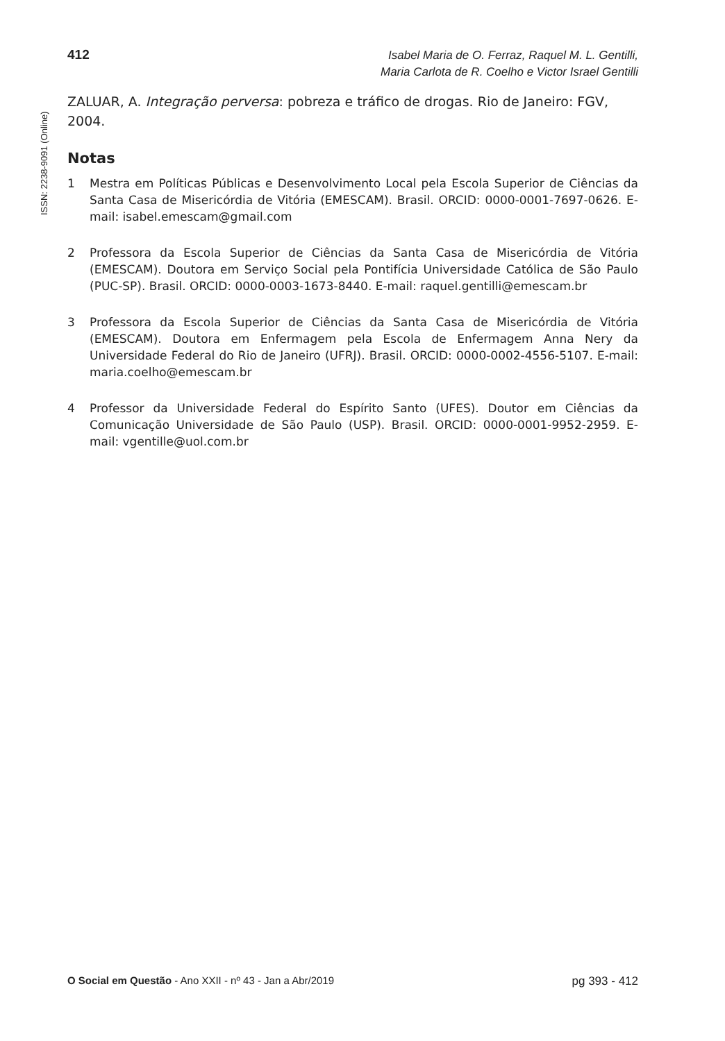412
Isabel Maria de O. Ferraz, Raquel M. L. Gentilli,
Maria Carlota de R. Coelho e Victor Israel Gentilli
ISSN: 2238-9091 (Online)
ZALUAR, A. Integração perversa: pobreza e tráfico de drogas. Rio de Janeiro: FGV, 2004.
Notas
1 Mestra em Políticas Públicas e Desenvolvimento Local pela Escola Superior de Ciências da Santa Casa de Misericórdia de Vitória (EMESCAM). Brasil. ORCID: 0000-0001-7697-0626. E-mail: isabel.emescam@gmail.com
2 Professora da Escola Superior de Ciências da Santa Casa de Misericórdia de Vitória (EMESCAM). Doutora em Serviço Social pela Pontifícia Universidade Católica de São Paulo (PUC-SP). Brasil. ORCID: 0000-0003-1673-8440. E-mail: raquel.gentilli@emescam.br
3 Professora da Escola Superior de Ciências da Santa Casa de Misericórdia de Vitória (EMESCAM). Doutora em Enfermagem pela Escola de Enfermagem Anna Nery da Universidade Federal do Rio de Janeiro (UFRJ). Brasil. ORCID: 0000-0002-4556-5107. E-mail: maria.coelho@emescam.br
4 Professor da Universidade Federal do Espírito Santo (UFES). Doutor em Ciências da Comunicação Universidade de São Paulo (USP). Brasil. ORCID: 0000-0001-9952-2959. E-mail: vgentille@uol.com.br
O Social em Questão - Ano XXII - nº 43 - Jan a Abr/2019 pg 393 - 412